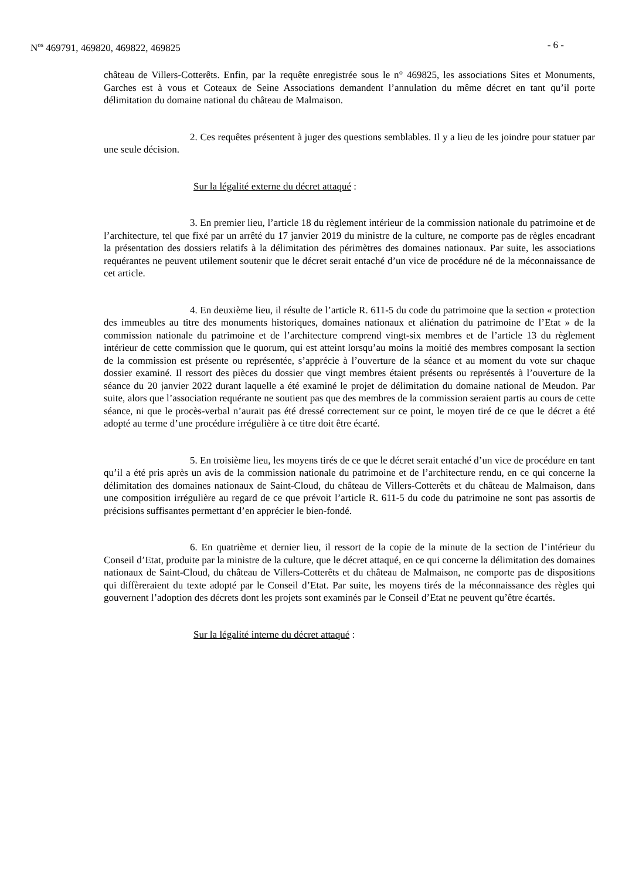N<sup>os</sup> 469791, 469820, 469822, 469825 - 6 -
château de Villers-Cotterêts. Enfin, par la requête enregistrée sous le n° 469825, les associations Sites et Monuments, Garches est à vous et Coteaux de Seine Associations demandent l’annulation du même décret en tant qu’il porte délimitation du domaine national du château de Malmaison.
2. Ces requêtes présentent à juger des questions semblables. Il y a lieu de les joindre pour statuer par une seule décision.
Sur la légalité externe du décret attaqué :
3. En premier lieu, l’article 18 du règlement intérieur de la commission nationale du patrimoine et de l’architecture, tel que fixé par un arrêté du 17 janvier 2019 du ministre de la culture, ne comporte pas de règles encadrant la présentation des dossiers relatifs à la délimitation des périmètres des domaines nationaux. Par suite, les associations requérantes ne peuvent utilement soutenir que le décret serait entaché d’un vice de procédure né de la méconnaissance de cet article.
4. En deuxième lieu, il résulte de l’article R. 611-5 du code du patrimoine que la section « protection des immeubles au titre des monuments historiques, domaines nationaux et aliénation du patrimoine de l’Etat » de la commission nationale du patrimoine et de l’architecture comprend vingt-six membres et de l’article 13 du règlement intérieur de cette commission que le quorum, qui est atteint lorsqu’au moins la moitié des membres composant la section de la commission est présente ou représentée, s’apprécie à l’ouverture de la séance et au moment du vote sur chaque dossier examiné. Il ressort des pièces du dossier que vingt membres étaient présents ou représentés à l’ouverture de la séance du 20 janvier 2022 durant laquelle a été examiné le projet de délimitation du domaine national de Meudon. Par suite, alors que l’association requérante ne soutient pas que des membres de la commission seraient partis au cours de cette séance, ni que le procès-verbal n’aurait pas été dressé correctement sur ce point, le moyen tiré de ce que le décret a été adopté au terme d’une procédure irrégulière à ce titre doit être écarté.
5. En troisième lieu, les moyens tirés de ce que le décret serait entaché d’un vice de procédure en tant qu’il a été pris après un avis de la commission nationale du patrimoine et de l’architecture rendu, en ce qui concerne la délimitation des domaines nationaux de Saint-Cloud, du château de Villers-Cotterêts et du château de Malmaison, dans une composition irrégulière au regard de ce que prévoit l’article R. 611-5 du code du patrimoine ne sont pas assortis de précisions suffisantes permettant d’en apprécier le bien-fondé.
6. En quatrième et dernier lieu, il ressort de la copie de la minute de la section de l’intérieur du Conseil d’Etat, produite par la ministre de la culture, que le décret attaqué, en ce qui concerne la délimitation des domaines nationaux de Saint-Cloud, du château de Villers-Cotterêts et du château de Malmaison, ne comporte pas de dispositions qui diffèreraient du texte adopté par le Conseil d’Etat. Par suite, les moyens tirés de la méconnaissance des règles qui gouvernent l’adoption des décrets dont les projets sont examinés par le Conseil d’Etat ne peuvent qu’être écartés.
Sur la légalité interne du décret attaqué :